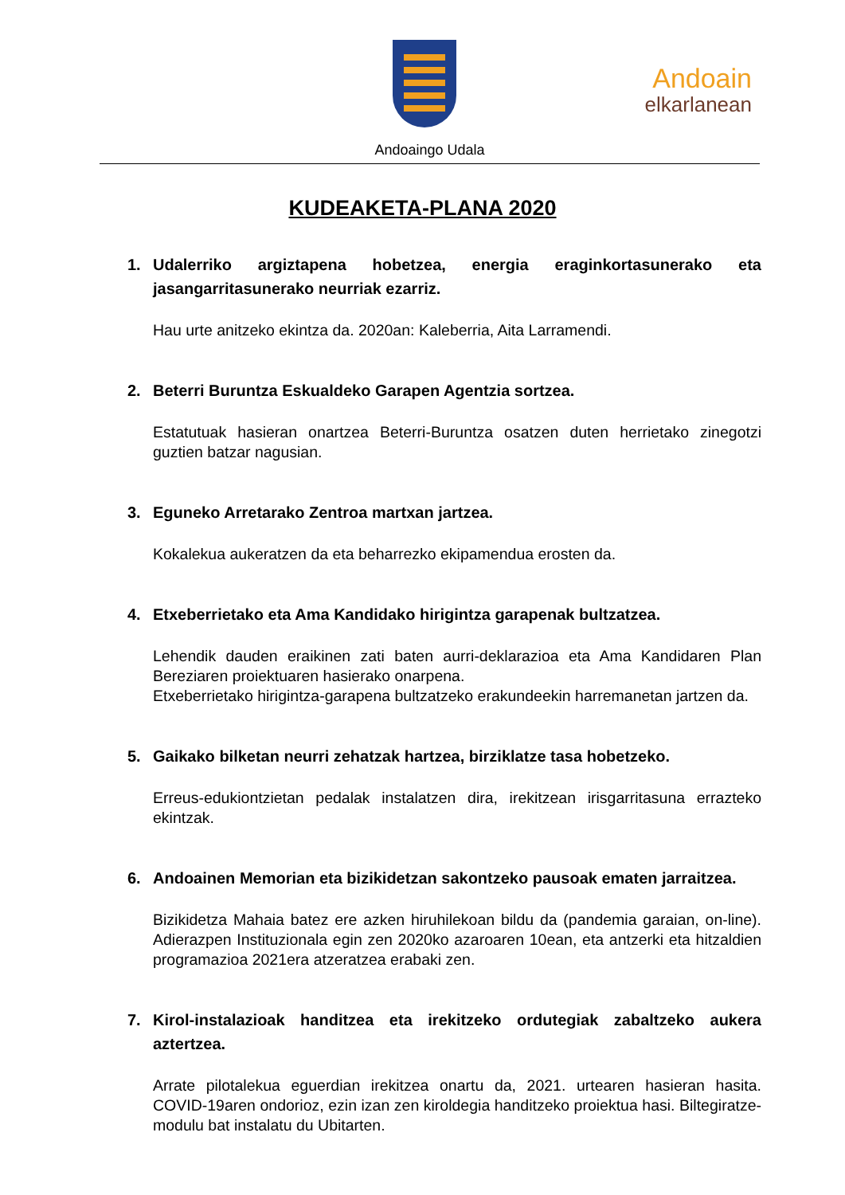Andoain
elkarlanean
Andoaingo Udala
KUDEAKETA-PLANA 2020
1. Udalerriko argiztapena hobetzea, energia eraginkortasunerako eta jasangarritasunerako neurriak ezarriz.
Hau urte anitzeko ekintza da. 2020an: Kaleberria, Aita Larramendi.
2. Beterri Buruntza Eskualdeko Garapen Agentzia sortzea.
Estatutuak hasieran onartzea Beterri-Buruntza osatzen duten herrietako zinegotzi guztien batzar nagusian.
3. Eguneko Arretarako Zentroa martxan jartzea.
Kokalekua aukeratzen da eta beharrezko ekipamendua erosten da.
4. Etxeberrietako eta Ama Kandidako hirigintza garapenak bultzatzea.
Lehendik dauden eraikinen zati baten aurri-deklarazioa eta Ama Kandidaren Plan Bereziaren proiektuaren hasierako onarpena.
Etxeberrietako hirigintza-garapena bultzatzeko erakundeekin harremanetan jartzen da.
5. Gaikako bilketan neurri zehatzak hartzea, birziklatze tasa hobetzeko.
Erreus-edukiontzietan pedalak instalatzen dira, irekitzean irisgarritasuna errazteko ekintzak.
6. Andoainen Memorian eta bizikidetzan sakontzeko pausoak ematen jarraitzea.
Bizikidetza Mahaia batez ere azken hiruhilekoan bildu da (pandemia garaian, on-line). Adierazpen Instituzionala egin zen 2020ko azaroaren 10ean, eta antzerki eta hitzaldien programazioa 2021era atzeratzea erabaki zen.
7. Kirol-instalazioak handitzea eta irekitzeko ordutegiak zabaltzeko aukera aztertzea.
Arrate pilotalekua eguerdian irekitzea onartu da, 2021. urtearen hasieran hasita. COVID-19aren ondorioz, ezin izan zen kiroldegia handitzeko proiektua hasi. Biltegiratze-modulu bat instalatu du Ubitarten.